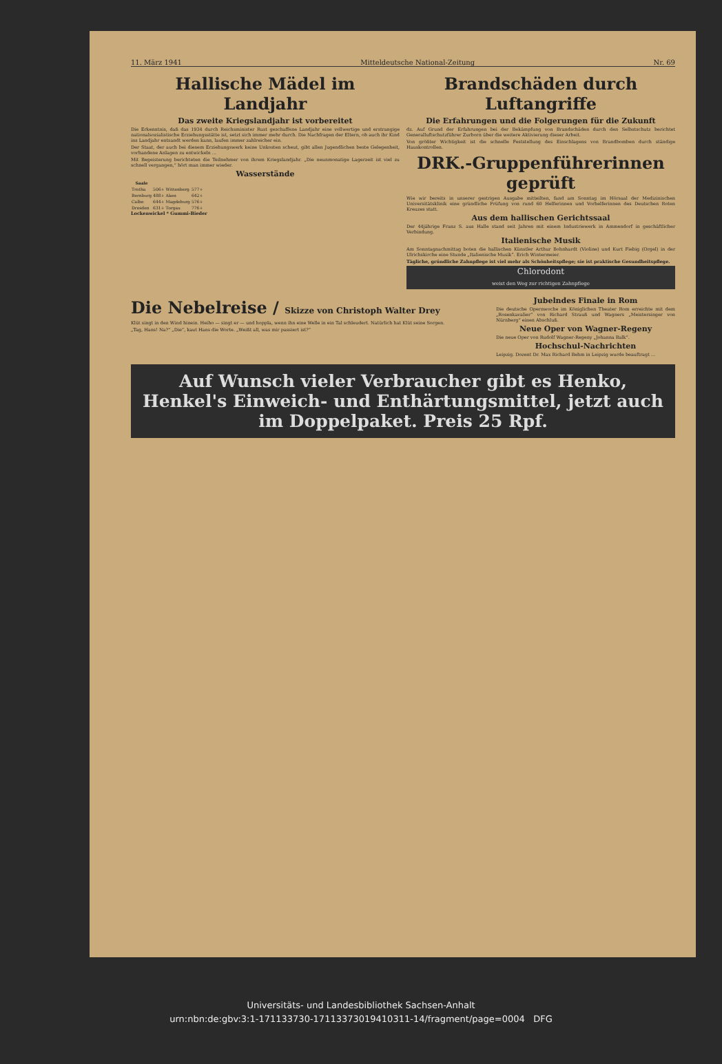11. März 1941 Mitteldeutsche National-Zeitung Nr. 69
Hallische Mädel im Landjahr
Das zweite Kriegslandjahr ist vorbereitet
Die Erkenntnis, daß das 1934 durch Reichsminister Rust geschaffene Landjahr eine vollwertige und erstrangige nationalsozialistische Erziehungsstätte ist, setzt sich immer mehr durch. Die Nachfragen der Eltern, ob auch ihr Kind ins Landjahr entsandt werden kann, laufen immer zahlreicher ein.
Der Staat, der auch bei diesem Erziehungswerk keine Unkosten scheut, gibt allen Jugendlichen beste Gelegenheit, vorhandene Anlagen zu entwickeln ...
Mit Begeisterung berichteten die Teilnehmer von ihrem Kriegslandjahr. „Die neunmonatige Lagerzeit ist viel zu schnell vergangen,“ hört man immer wieder.
Wasserstände
| Saale | | | |
| --- | --- | --- | --- |
| Trotha | 506+ | Wittenberg | 577+ |
| Bernburg | 488+ | Aken | 642+ |
| Calbe | 644+ | Magdeburg | 576+ |
| Dresden | 631+ | Torgau | 776+ |
Lockenwickel * Gummi-Bieder
Brandschäden durch Luftangriffe
Die Erfahrungen und die Folgerungen für die Zukunft
dz. Auf Grund der Erfahrungen bei der Bekämpfung von Brandschäden durch den Selbstschutz berichtet Generalluftschutzführer Zurborn über die weitere Aktivierung dieser Arbeit.
Von größter Wichtigkeit ist die schnelle Feststellung des Einschlagens von Brandbomben durch ständige Hauskontrollen.
DRK.-Gruppenführerinnen geprüft
Wie wir bereits in unserer gestrigen Ausgabe mitteilten, fand am Sonntag im Hörsaal der Medizinischen Universitätsklinik eine gründliche Prüfung von rund 60 Helferinnen und Vorhelferinnen des Deutschen Roten Kreuzes statt.
Aus dem hallischen Gerichtssaal
Der 44jährige Franz S. aus Halle stand seit Jahren mit einem Industriewerk in Ammendorf in geschäftlicher Verbindung.
Italienische Musik
Am Sonntagnachmittag boten die hallischen Künstler Arthur Bohnhardt (Violine) und Kurt Fiebig (Orgel) in der Ulrichskirche eine Stunde „Italienische Musik“. Erich Wintermeier.
Tägliche, gründliche Zahnpflege ist viel mehr als Schönheitspflege; sie ist praktische Gesundheitspflege.
Chlorodont
weist den Weg zur richtigen Zahnpflege
Die Nebelreise / Skizze von Christoph Walter Drey
Klüt singt in den Wind hinein. Heiho — singt er — und hoppla, wenn ihn eine Welle in ein Tal schleudert. Natürlich hat Klüt seine Sorgen.
„Tag, Hans! Na?“ „Die“, kaut Hans die Worte. „Weißt all, was mir passiert ist?“
Jubelndes Finale in Rom
Die deutsche Opernwoche im Königlichen Theater Rom erreichte mit dem „Rosenkavalier“ von Richard Strauß und Wagners „Meistersinger von Nürnberg“ einen Abschluß.
Neue Oper von Wagner-Regeny
Die neue Oper von Rudolf Wagner-Regeny „Johanna Balk“.
Hochschul-Nachrichten
Leipzig. Dozent Dr. Max Richard Behm in Leipzig wurde beauftragt ...
Auf Wunsch vieler Verbraucher gibt es Henko, Henkel's Einweich- und Enthärtungsmittel, jetzt auch im Doppelpaket. Preis 25 Rpf.
Universitäts- und Landesbibliothek Sachsen-Anhalt
urn:nbn:de:gbv:3:1-171133730-17113373019410311-14/fragment/page=0004 DFG